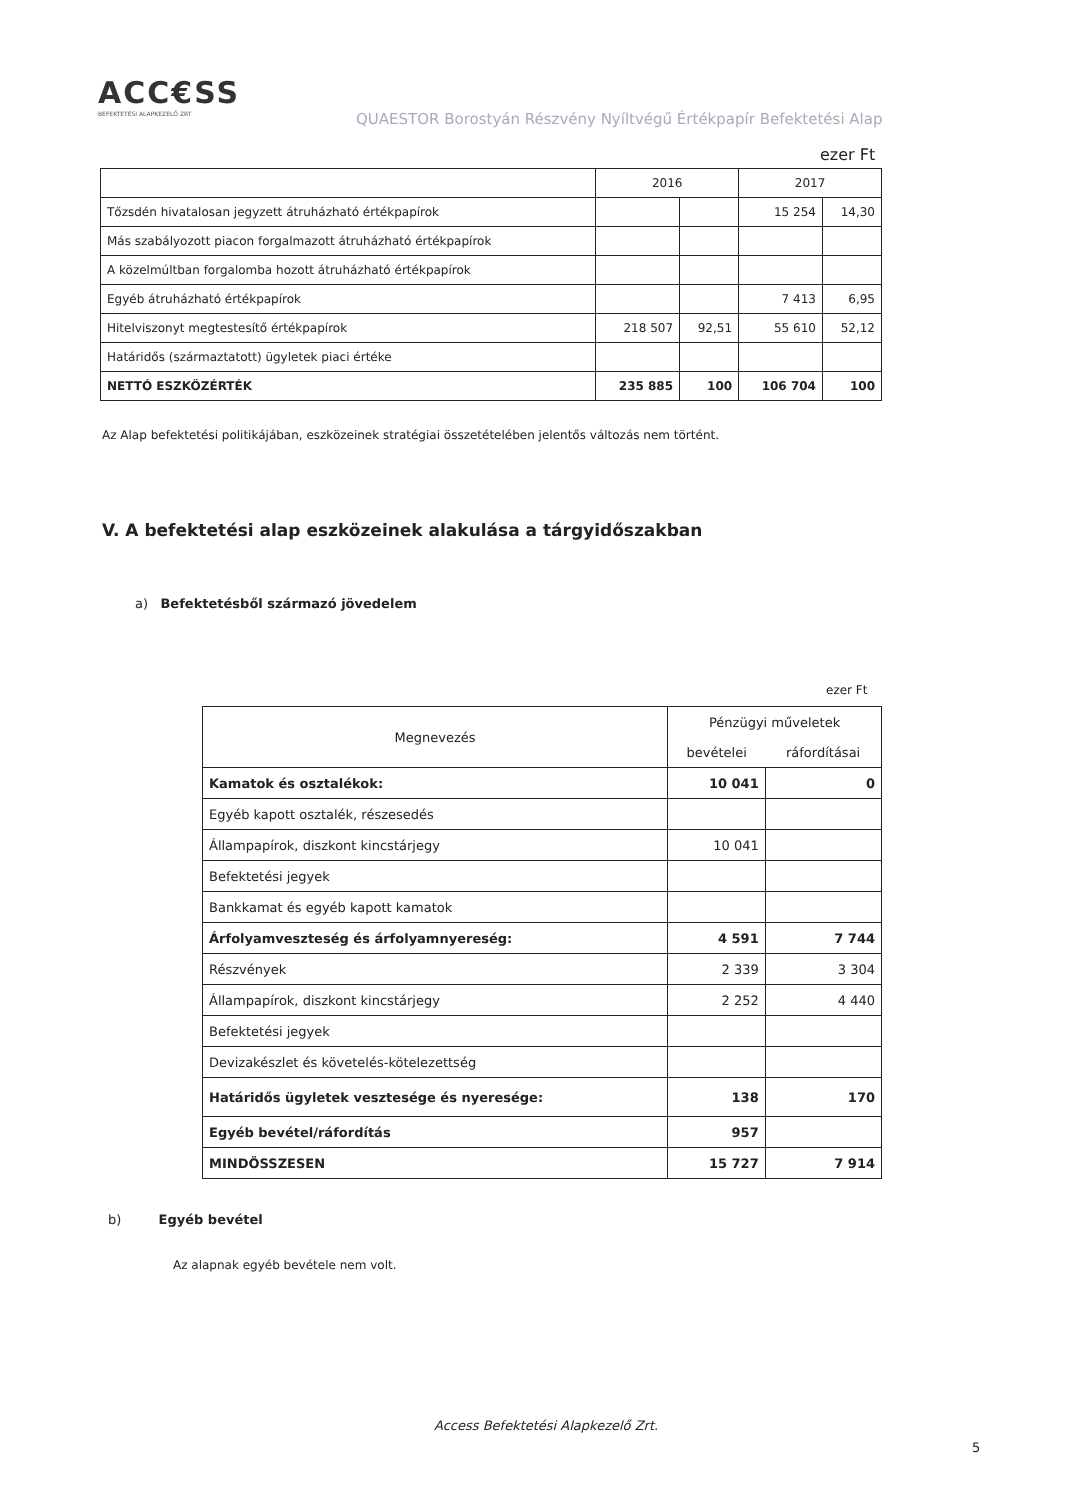ACC€SS
BEFEKTETÉSI ALAPKEZELŐ ZRT
QUAESTOR Borostyán Részvény Nyíltvégű Értékpapír Befektetési Alap
ezer Ft
| | 2016 | | 2017 | |
| --- | --- | --- | --- | --- |
| Tőzsdén hivatalosan jegyzett átruházható értékpapírok | | | 15 254 | 14,30 |
| Más szabályozott piacon forgalmazott átruházható értékpapírok | | | | |
| A közelmúltban forgalomba hozott átruházható értékpapírok | | | | |
| Egyéb átruházható értékpapírok | | | 7 413 | 6,95 |
| Hitelviszonyt megtestesítő értékpapírok | 218 507 | 92,51 | 55 610 | 52,12 |
| Határidős (származtatott) ügyletek piaci értéke | | | | |
| NETTÓ ESZKÖZÉRTÉK | 235 885 | 100 | 106 704 | 100 |
Az Alap befektetési politikájában, eszközeinek stratégiai összetételében jelentős változás nem történt.
V. A befektetési alap eszközeinek alakulása a tárgyidőszakban
a) Befektetésből származó jövedelem
ezer Ft
| Megnevezés | Pénzügyi műveletek | |
| --- | --- | --- |
| | bevételei | ráfordításai |
| Kamatok és osztalékok: | 10 041 | 0 |
| Egyéb kapott osztalék, részesedés | | |
| Állampapírok, diszkont kincstárjegy | 10 041 | |
| Befektetési jegyek | | |
| Bankkamat és egyéb kapott kamatok | | |
| Árfolyamveszteség és árfolyamnyereség: | 4 591 | 7 744 |
| Részvények | 2 339 | 3 304 |
| Állampapírok, diszkont kincstárjegy | 2 252 | 4 440 |
| Befektetési jegyek | | |
| Devizakészlet és követelés-kötelezettség | | |
| Határidős ügyletek vesztesége és nyeresége: | 138 | 170 |
| Egyéb bevétel/ráfordítás | 957 | |
| MINDÖSSZESEN | 15 727 | 7 914 |
b) Egyéb bevétel
Az alapnak egyéb bevétele nem volt.
Access Befektetési Alapkezelő Zrt.
5